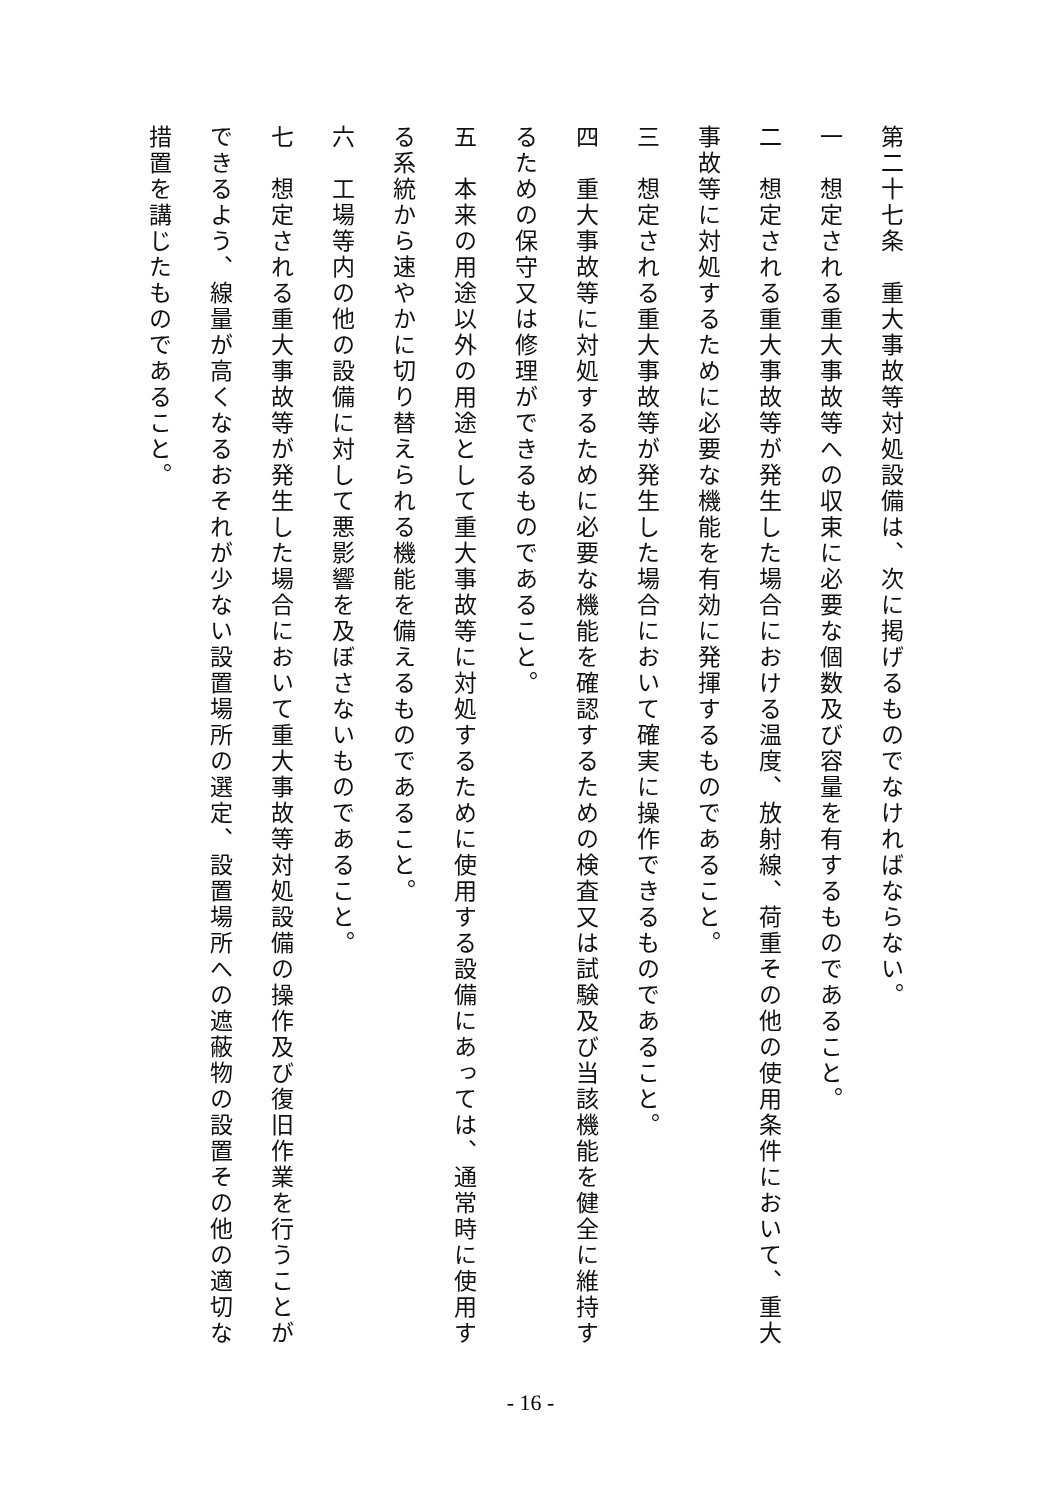第二十七条　重大事故等対処設備は、次に掲げるものでなければならない。
一　想定される重大事故等への収束に必要な個数及び容量を有するものであること。
二　想定される重大事故等が発生した場合における温度、放射線、荷重その他の使用条件において、重大事故等に対処するために必要な機能を有効に発揮するものであること。
三　想定される重大事故等が発生した場合において確実に操作できるものであること。
四　重大事故等に対処するために必要な機能を確認するための検査又は試験及び当該機能を健全に維持するための保守又は修理ができるものであること。
五　本来の用途以外の用途として重大事故等に対処するために使用する設備にあっては、通常時に使用する系統から速やかに切り替えられる機能を備えるものであること。
六　工場等内の他の設備に対して悪影響を及ぼさないものであること。
七　想定される重大事故等が発生した場合において重大事故等対処設備の操作及び復旧作業を行うことができるよう、線量が高くなるおそれが少ない設置場所の選定、設置場所への遮蔽物の設置その他の適切な措置を講じたものであること。
- 16 -